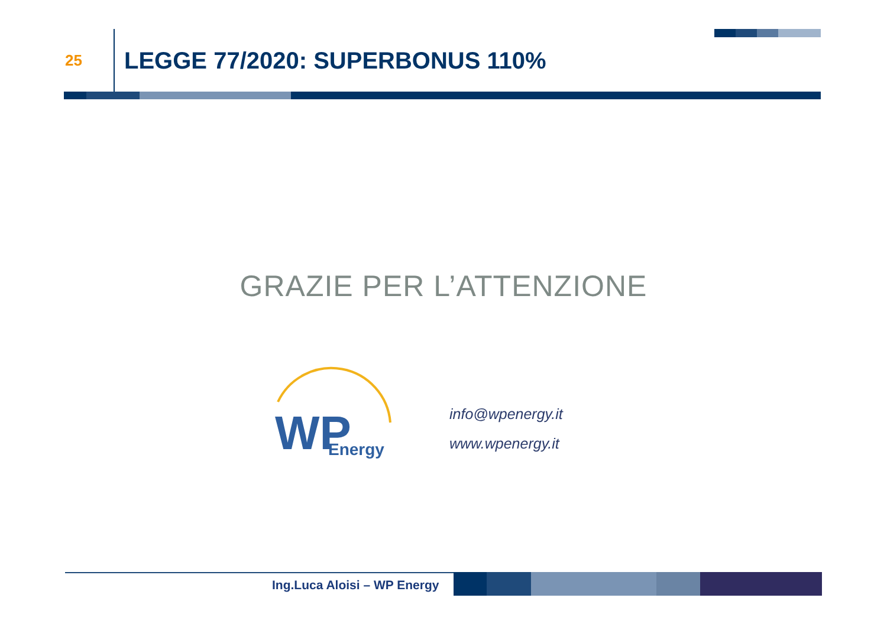25
LEGGE 77/2020: SUPERBONUS 110%
GRAZIE PER L’ATTENZIONE
WP
Energy
info@wpenergy.it
www.wpenergy.it
Ing.Luca Aloisi – WP Energy